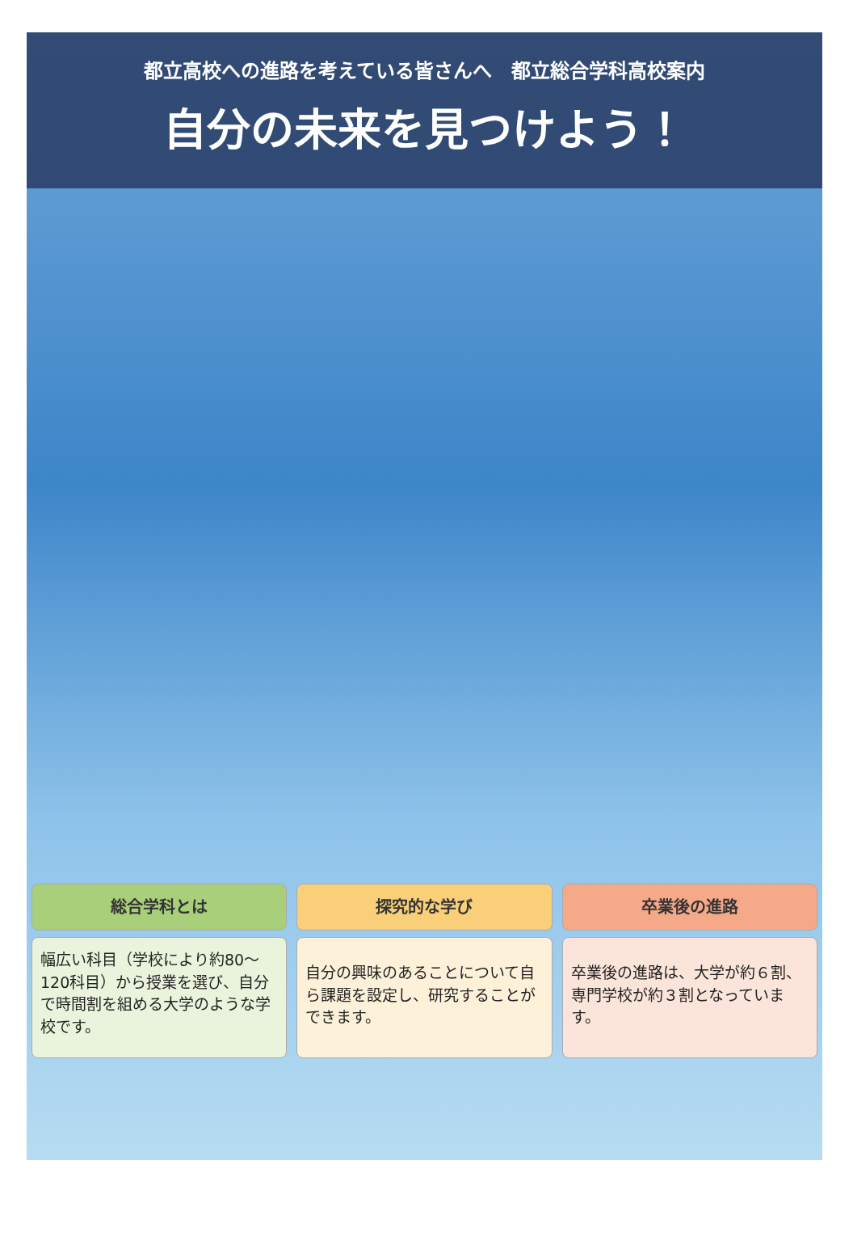都立高校への進路を考えている皆さんへ　都立総合学科高校案内
自分の未来を見つけよう！
総合学科とは
幅広い科目（学校により約80～120科目）から授業を選び、自分で時間割を組める大学のような学校です。
探究的な学び
自分の興味のあることについて自ら課題を設定し、研究することができます。
卒業後の進路
卒業後の進路は、大学が約６割、専門学校が約３割となっています。